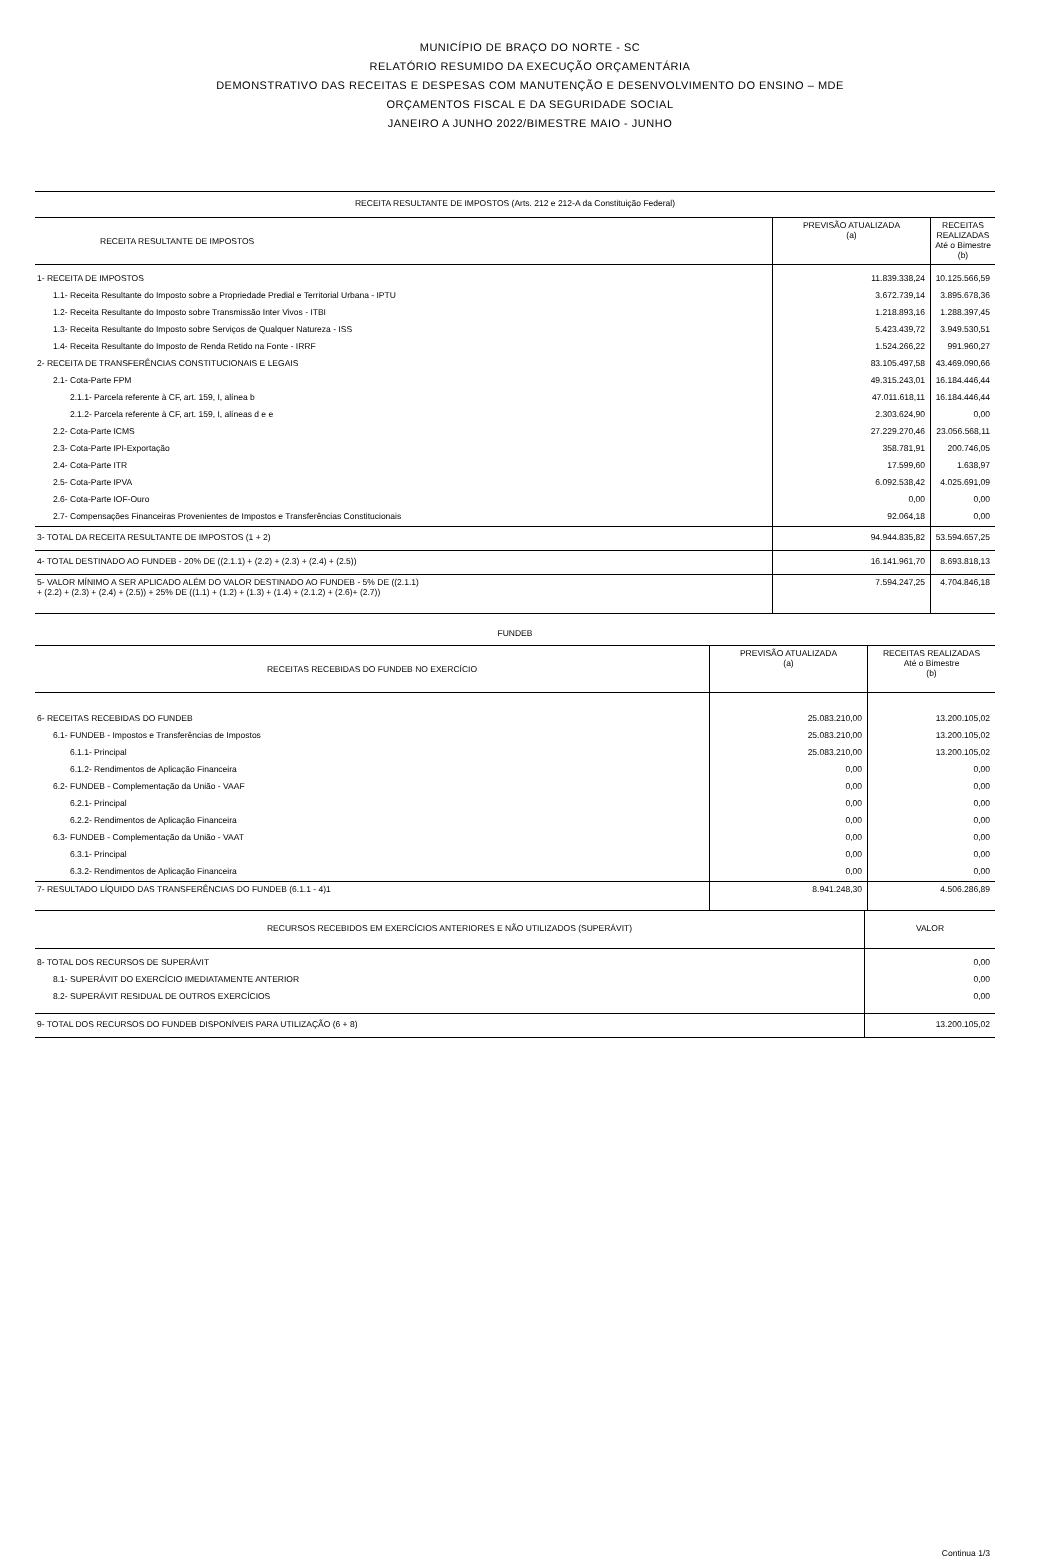MUNICÍPIO DE BRAÇO DO NORTE - SC
RELATÓRIO RESUMIDO DA EXECUÇÃO ORÇAMENTÁRIA
DEMONSTRATIVO DAS RECEITAS E DESPESAS COM MANUTENÇÃO E DESENVOLVIMENTO DO ENSINO – MDE
ORÇAMENTOS FISCAL E DA SEGURIDADE SOCIAL
JANEIRO A JUNHO 2022/BIMESTRE MAIO - JUNHO
| RECEITA RESULTANTE DE IMPOSTOS (Arts. 212 e 212-A da Constituição Federal) | | |
| RECEITA RESULTANTE DE IMPOSTOS | PREVISÃO ATUALIZADA (a) | RECEITAS REALIZADAS Até o Bimestre (b) |
| 1- RECEITA DE IMPOSTOS | 11.839.338,24 | 10.125.566,59 |
| 1.1- Receita Resultante do Imposto sobre a Propriedade Predial e Territorial Urbana - IPTU | 3.672.739,14 | 3.895.678,36 |
| 1.2- Receita Resultante do Imposto sobre Transmissão Inter Vivos - ITBI | 1.218.893,16 | 1.288.397,45 |
| 1.3- Receita Resultante do Imposto sobre Serviços de Qualquer Natureza - ISS | 5.423.439,72 | 3.949.530,51 |
| 1.4- Receita Resultante do Imposto de Renda Retido na Fonte - IRRF | 1.524.266,22 | 991.960,27 |
| 2- RECEITA DE TRANSFERÊNCIAS CONSTITUCIONAIS E LEGAIS | 83.105.497,58 | 43.469.090,66 |
| 2.1- Cota-Parte FPM | 49.315.243,01 | 16.184.446,44 |
| 2.1.1- Parcela referente à CF, art. 159, I, alínea b | 47.011.618,11 | 16.184.446,44 |
| 2.1.2- Parcela referente à CF, art. 159, I, alíneas d e e | 2.303.624,90 | 0,00 |
| 2.2- Cota-Parte ICMS | 27.229.270,46 | 23.056.568,11 |
| 2.3- Cota-Parte IPI-Exportação | 358.781,91 | 200.746,05 |
| 2.4- Cota-Parte ITR | 17.599,60 | 1.638,97 |
| 2.5- Cota-Parte IPVA | 6.092.538,42 | 4.025.691,09 |
| 2.6- Cota-Parte IOF-Ouro | 0,00 | 0,00 |
| 2.7- Compensações Financeiras Provenientes de Impostos e Transferências Constitucionais | 92.064,18 | 0,00 |
| 3- TOTAL DA RECEITA RESULTANTE DE IMPOSTOS (1 + 2) | 94.944.835,82 | 53.594.657,25 |
| 4- TOTAL DESTINADO AO FUNDEB - 20% DE ((2.1.1) + (2.2) + (2.3) + (2.4) + (2.5)) | 16.141.961,70 | 8.693.818,13 |
| 5- VALOR MÍNIMO A SER APLICADO ALÉM DO VALOR DESTINADO AO FUNDEB - 5% DE ((2.1.1) + (2.2) + (2.3) + (2.4) + (2.5)) + 25% DE ((1.1) + (1.2) + (1.3) + (1.4) + (2.1.2) + (2.6)+ (2.7)) | 7.594.247,25 | 4.704.846,18 |
| FUNDEB | | |
| RECEITAS RECEBIDAS DO FUNDEB NO EXERCÍCIO | PREVISÃO ATUALIZADA (a) | RECEITAS REALIZADAS Até o Bimestre (b) |
| 6- RECEITAS RECEBIDAS DO FUNDEB | 25.083.210,00 | 13.200.105,02 |
| 6.1- FUNDEB - Impostos e Transferências de Impostos | 25.083.210,00 | 13.200.105,02 |
| 6.1.1- Principal | 25.083.210,00 | 13.200.105,02 |
| 6.1.2- Rendimentos de Aplicação Financeira | 0,00 | 0,00 |
| 6.2- FUNDEB - Complementação da União - VAAF | 0,00 | 0,00 |
| 6.2.1- Principal | 0,00 | 0,00 |
| 6.2.2- Rendimentos de Aplicação Financeira | 0,00 | 0,00 |
| 6.3- FUNDEB - Complementação da União - VAAT | 0,00 | 0,00 |
| 6.3.1- Principal | 0,00 | 0,00 |
| 6.3.2- Rendimentos de Aplicação Financeira | 0,00 | 0,00 |
| 7- RESULTADO LÍQUIDO DAS TRANSFERÊNCIAS DO FUNDEB (6.1.1 - 4)1 | 8.941.248,30 | 4.506.286,89 |
| RECURSOS RECEBIDOS EM EXERCÍCIOS ANTERIORES E NÃO UTILIZADOS (SUPERÁVIT) | VALOR |
| 8- TOTAL DOS RECURSOS DE SUPERÁVIT | 0,00 |
| 8.1- SUPERÁVIT DO EXERCÍCIO IMEDIATAMENTE ANTERIOR | 0,00 |
| 8.2- SUPERÁVIT RESIDUAL DE OUTROS EXERCÍCIOS | 0,00 |
| 9- TOTAL DOS RECURSOS DO FUNDEB DISPONÍVEIS PARA UTILIZAÇÃO (6 + 8) | 13.200.105,02 |
Continua 1/3